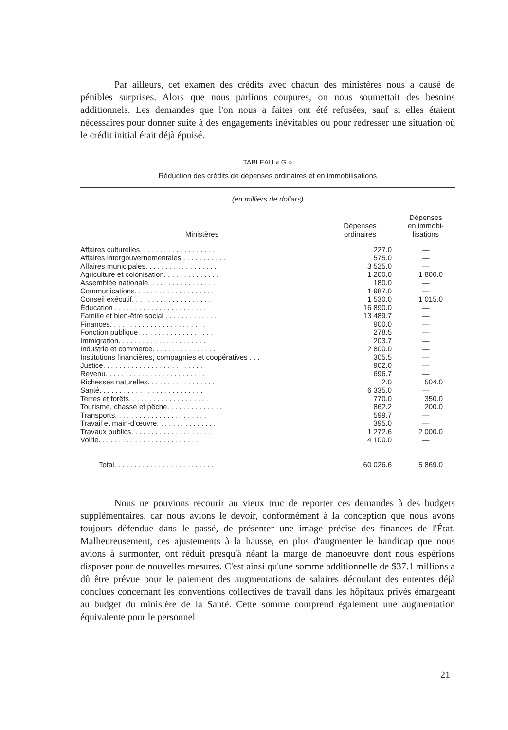Par ailleurs, cet examen des crédits avec chacun des ministères nous a causé de pénibles surprises. Alors que nous parlions coupures, on nous soumettait des besoins additionnels. Les demandes que l'on nous a faites ont été refusées, sauf si elles étaient nécessaires pour donner suite à des engagements inévitables ou pour redresser une situation où le crédit initial était déjà épuisé.
TABLEAU « G »
Réduction des crédits de dépenses ordinaires et en immobilisations
| (en milliers de dollars) | | |
| Ministères | Dépenses ordinaires | Dépenses en immobi- lisations |
| Affaires culturelles. . . . . . . . . . . . . . . . . . . | 227.0 | — |
| Affaires intergouvernementales . . . . . . . . . . . | 575.0 | — |
| Affaires municipales. . . . . . . . . . . . . . . . . . | 3 525.0 | — |
| Agriculture et colonisation. . . . . . . . . . . . . . | 1 200.0 | 1 800.0 |
| Assemblée nationale. . . . . . . . . . . . . . . . . . | 180.0 | — |
| Communications. . . . . . . . . . . . . . . . . . . . | 1 987.0 | — |
| Conseil exécutif. . . . . . . . . . . . . . . . . . . . | 1 530.0 | 1 015.0 |
| Éducation . . . . . . . . . . . . . . . . . . . . . . . | 16 890.0 | — |
| Famille et bien-être social . . . . . . . . . . . . . | 13 489.7 | — |
| Finances. . . . . . . . . . . . . . . . . . . . . . . . | 900.0 | — |
| Fonction publique. . . . . . . . . . . . . . . . . . . | 278.5 | — |
| Immigration. . . . . . . . . . . . . . . . . . . . . . | 203.7 | — |
| Industrie et commerce. . . . . . . . . . . . . . . . | 2 800.0 | — |
| Institutions financières, compagnies et coopératives . . . | 305.5 | — |
| Justice. . . . . . . . . . . . . . . . . . . . . . . . . | 902.0 | — |
| Revenu. . . . . . . . . . . . . . . . . . . . . . . . . | 696.7 | — |
| Richesses naturelles. . . . . . . . . . . . . . . . . | 2.0 | 504.0 |
| Santé. . . . . . . . . . . . . . . . . . . . . . . . . . | 6 335.0 | — |
| Terres et forêts. . . . . . . . . . . . . . . . . . . . | 770.0 | 350.0 |
| Tourisme, chasse et pêche. . . . . . . . . . . . . . | 862.2 | 200.0 |
| Transports. . . . . . . . . . . . . . . . . . . . . . . | 599.7 | — |
| Travail et main-d'œuvre. . . . . . . . . . . . . . . | 395.0 | — |
| Travaux publics. . . . . . . . . . . . . . . . . . . . | 1 272.6 | 2 000.0 |
| Voirie. . . . . . . . . . . . . . . . . . . . . . . . . | 4 100.0 | — |
| Total. . . . . . . . . . . . . . . . . . . . . . . . . | 60 026.6 | 5 869.0 |
Nous ne pouvions recourir au vieux truc de reporter ces demandes à des budgets supplémentaires, car nous avions le devoir, conformément à la conception que nous avons toujours défendue dans le passé, de présenter une image précise des finances de l'État. Malheureusement, ces ajustements à la hausse, en plus d'augmenter le handicap que nous avions à surmonter, ont réduit presqu'à néant la marge de manoeuvre dont nous espérions disposer pour de nouvelles mesures. C'est ainsi qu'une somme additionnelle de $37.1 millions a dû être prévue pour le paiement des augmentations de salaires découlant des ententes déjà conclues concernant les conventions collectives de travail dans les hôpitaux privés émargeant au budget du ministère de la Santé. Cette somme comprend également une augmentation équivalente pour le personnel
21